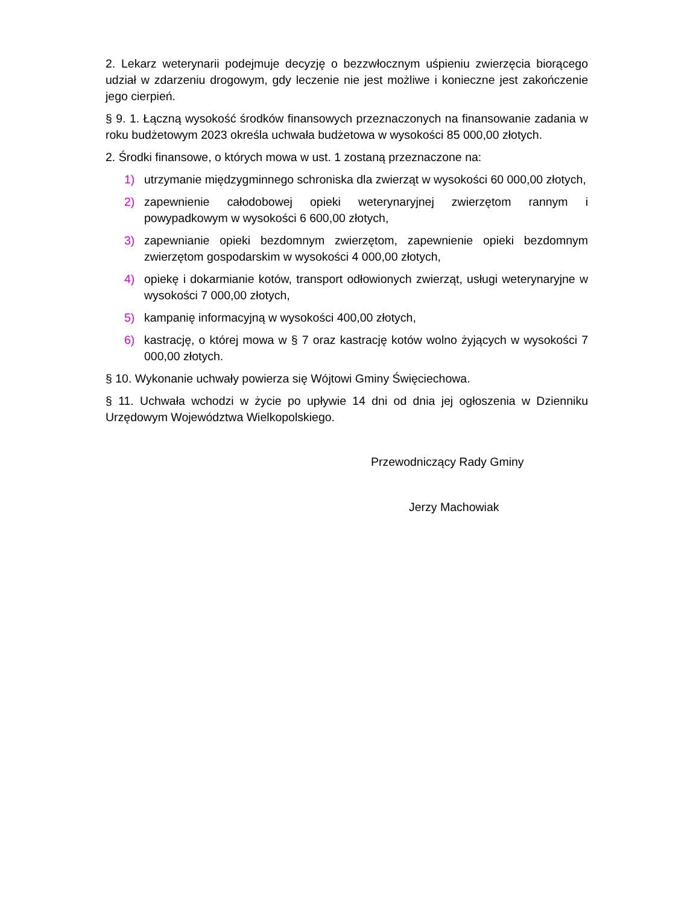2. Lekarz weterynarii podejmuje decyzję o bezzwłocznym uśpieniu zwierzęcia biorącego udział w zdarzeniu drogowym, gdy leczenie nie jest możliwe i konieczne jest zakończenie jego cierpień.
§ 9. 1. Łączną wysokość środków finansowych przeznaczonych na finansowanie zadania w roku budżetowym 2023 określa uchwała budżetowa w wysokości 85 000,00 złotych.
2. Środki finansowe, o których mowa w ust. 1 zostaną przeznaczone na:
1) utrzymanie międzygminnego schroniska dla zwierząt w wysokości 60 000,00 złotych,
2) zapewnienie całodobowej opieki weterynaryjnej zwierzętom rannym i powypadkowym w wysokości 6 600,00 złotych,
3) zapewnianie opieki bezdomnym zwierzętom, zapewnienie opieki bezdomnym zwierzętom gospodarskim w wysokości 4 000,00 złotych,
4) opiekę i dokarmianie kotów, transport odłowionych zwierząt, usługi weterynaryjne w wysokości 7 000,00 złotych,
5) kampanię informacyjną w wysokości 400,00 złotych,
6) kastrację, o której mowa w § 7 oraz kastrację kotów wolno żyjących w wysokości 7 000,00 złotych.
§ 10. Wykonanie uchwały powierza się Wójtowi Gminy Święciechowa.
§ 11. Uchwała wchodzi w życie po upływie 14 dni od dnia jej ogłoszenia w Dzienniku Urzędowym Województwa Wielkopolskiego.
Przewodniczący Rady Gminy
Jerzy Machowiak